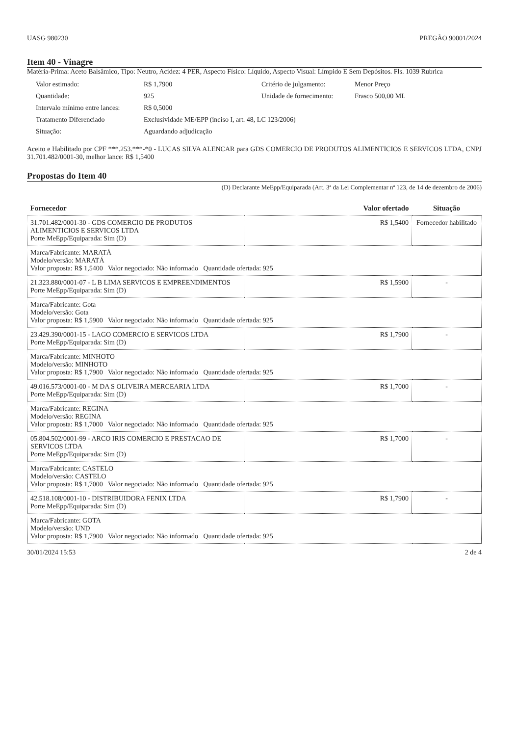UASG 980230 PREGÃO 90001/2024
Item 40 - Vinagre
Matéria-Prima: Aceto Balsâmico, Tipo: Neutro, Acidez: 4 PER, Aspecto Físico: Líquido, Aspecto Visual: Límpido E Sem Depósitos. Fls. 1039 Rubrica
Valor estimado: R$ 1,7900 Critério de julgamento: Menor Preço Quantidade: 925 Unidade de fornecimento: Frasco 500,00 ML Intervalo mínimo entre lances: R$ 0,5000 Tratamento Diferenciado Exclusividade ME/EPP (inciso I, art. 48, LC 123/2006) Situação: Aguardando adjudicação
Aceito e Habilitado por CPF ***.253.***-*0 - LUCAS SILVA ALENCAR para GDS COMERCIO DE PRODUTOS ALIMENTICIOS E SERVICOS LTDA, CNPJ 31.701.482/0001-30, melhor lance: R$ 1,5400
Propostas do Item 40
(D) Declarante MeEpp/Equiparada (Art. 3ª da Lei Complementar nª 123, de 14 de dezembro de 2006)
| Fornecedor | Valor ofertado | Situação |
| --- | --- | --- |
| 31.701.482/0001-30 - GDS COMERCIO DE PRODUTOS ALIMENTICIOS E SERVICOS LTDA Porte MeEpp/Equiparada: Sim (D) | R$ 1,5400 | Fornecedor habilitado |
| Marca/Fabricante: MARATÁ Modelo/versão: MARATÁ Valor proposta: R$ 1,5400 Valor negociado: Não informado Quantidade ofertada: 925 | | |
| 21.323.880/0001-07 - L B LIMA SERVICOS E EMPREENDIMENTOS Porte MeEpp/Equiparada: Sim (D) | R$ 1,5900 | - |
| Marca/Fabricante: Gota Modelo/versão: Gota Valor proposta: R$ 1,5900 Valor negociado: Não informado Quantidade ofertada: 925 | | |
| 23.429.390/0001-15 - LAGO COMERCIO E SERVICOS LTDA Porte MeEpp/Equiparada: Sim (D) | R$ 1,7900 | - |
| Marca/Fabricante: MINHOTO Modelo/versão: MINHOTO Valor proposta: R$ 1,7900 Valor negociado: Não informado Quantidade ofertada: 925 | | |
| 49.016.573/0001-00 - M DA S OLIVEIRA MERCEARIA LTDA Porte MeEpp/Equiparada: Sim (D) | R$ 1,7000 | - |
| Marca/Fabricante: REGINA Modelo/versão: REGINA Valor proposta: R$ 1,7000 Valor negociado: Não informado Quantidade ofertada: 925 | | |
| 05.804.502/0001-99 - ARCO IRIS COMERCIO E PRESTACAO DE SERVICOS LTDA Porte MeEpp/Equiparada: Sim (D) | R$ 1,7000 | - |
| Marca/Fabricante: CASTELO Modelo/versão: CASTELO Valor proposta: R$ 1,7000 Valor negociado: Não informado Quantidade ofertada: 925 | | |
| 42.518.108/0001-10 - DISTRIBUIDORA FENIX LTDA Porte MeEpp/Equiparada: Sim (D) | R$ 1,7900 | - |
| Marca/Fabricante: GOTA Modelo/versão: UND Valor proposta: R$ 1,7900 Valor negociado: Não informado Quantidade ofertada: 925 | | |
30/01/2024 15:53 2 de 4